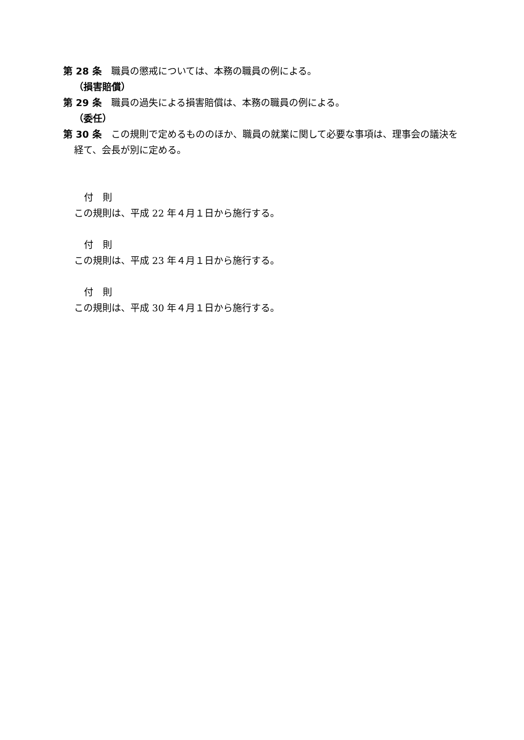第 28 条　職員の懲戒については、本務の職員の例による。
（損害賠償）
第 29 条　職員の過失による損害賠償は、本務の職員の例による。
（委任）
第 30 条　この規則で定めるもののほか、職員の就業に関して必要な事項は、理事会の議決を経て、会長が別に定める。
付　則
この規則は、平成 22 年４月１日から施行する。
付　則
この規則は、平成 23 年４月１日から施行する。
付　則
この規則は、平成 30 年４月１日から施行する。